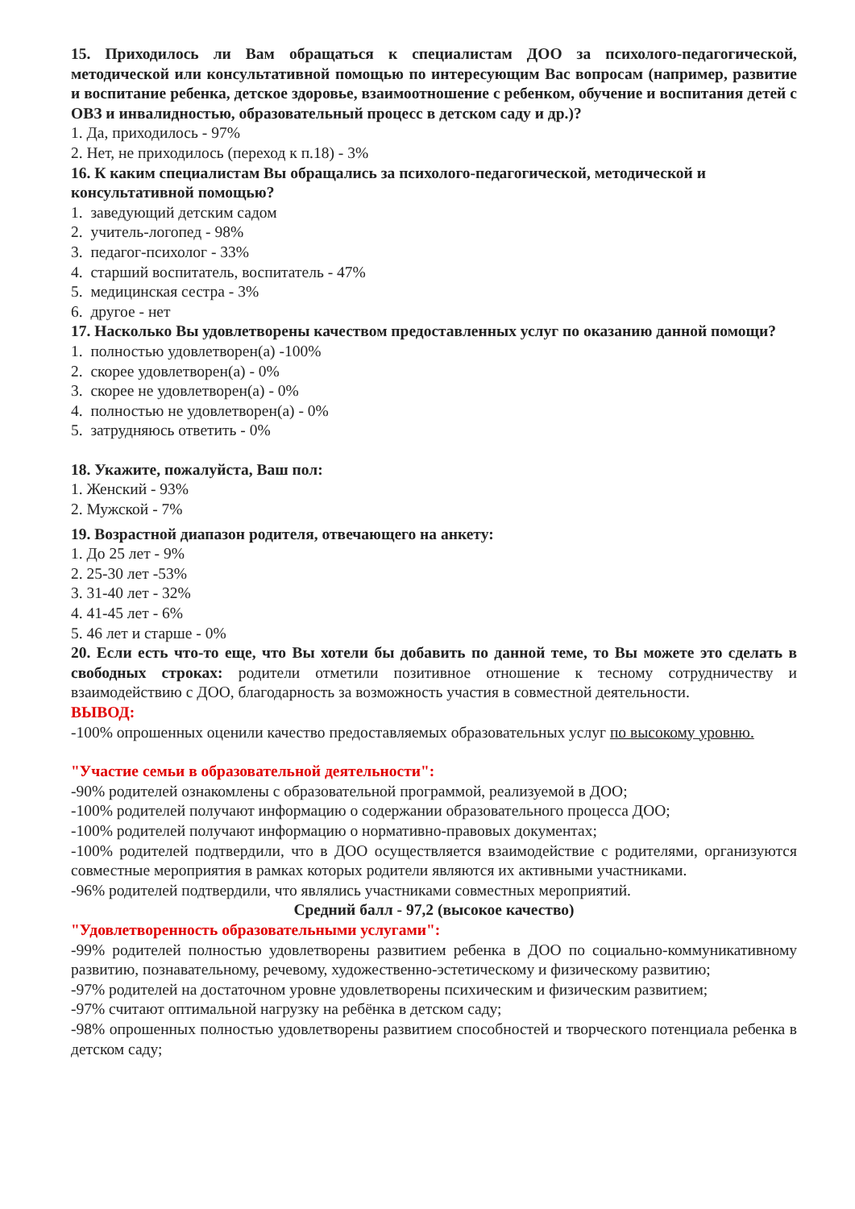15. Приходилось ли Вам обращаться к специалистам ДОО за психолого-педагогической, методической или консультативной помощью по интересующим Вас вопросам (например, развитие и воспитание ребенка, детское здоровье, взаимоотношение с ребенком, обучение и воспитания детей с ОВЗ и инвалидностью, образовательный процесс в детском саду и др.)?
1. Да, приходилось - 97%
2. Нет, не приходилось (переход к п.18) - 3%
16. К каким специалистам Вы обращались за психолого-педагогической, методической и консультативной помощью?
1. заведующий детским садом
2. учитель-логопед - 98%
3. педагог-психолог - 33%
4. старший воспитатель, воспитатель - 47%
5. медицинская сестра - 3%
6. другое - нет
17. Насколько Вы удовлетворены качеством предоставленных услуг по оказанию данной помощи?
1. полностью удовлетворен(а) -100%
2. скорее удовлетворен(а) - 0%
3. скорее не удовлетворен(а) - 0%
4. полностью не удовлетворен(а) - 0%
5. затрудняюсь ответить - 0%
18. Укажите, пожалуйста, Ваш пол:
1. Женский - 93%
2. Мужской - 7%
19. Возрастной диапазон родителя, отвечающего на анкету:
1. До 25 лет - 9%
2. 25-30 лет -53%
3. 31-40 лет - 32%
4. 41-45 лет - 6%
5. 46 лет и старше - 0%
20. Если есть что-то еще, что Вы хотели бы добавить по данной теме, то Вы можете это сделать в свободных строках: родители отметили позитивное отношение к тесному сотрудничеству и взаимодействию с ДОО, благодарность за возможность участия в совместной деятельности.
ВЫВОД:
-100% опрошенных оценили качество предоставляемых образовательных услуг по высокому уровню.
"Участие семьи в образовательной деятельности":
-90% родителей ознакомлены с образовательной программой, реализуемой в ДОО;
-100% родителей получают информацию о содержании образовательного процесса ДОО;
-100% родителей получают информацию о нормативно-правовых документах;
-100% родителей подтвердили, что в ДОО осуществляется взаимодействие с родителями, организуются совместные мероприятия в рамках которых родители являются их активными участниками.
-96% родителей подтвердили, что являлись участниками совместных мероприятий.
Средний балл - 97,2 (высокое качество)
"Удовлетворенность образовательными услугами":
-99% родителей полностью удовлетворены развитием ребенка в ДОО по социально-коммуникативному развитию, познавательному, речевому, художественно-эстетическому и физическому развитию;
-97% родителей на достаточном уровне удовлетворены психическим и физическим развитием;
-97% считают оптимальной нагрузку на ребёнка в детском саду;
-98% опрошенных полностью удовлетворены развитием способностей и творческого потенциала ребенка в детском саду;